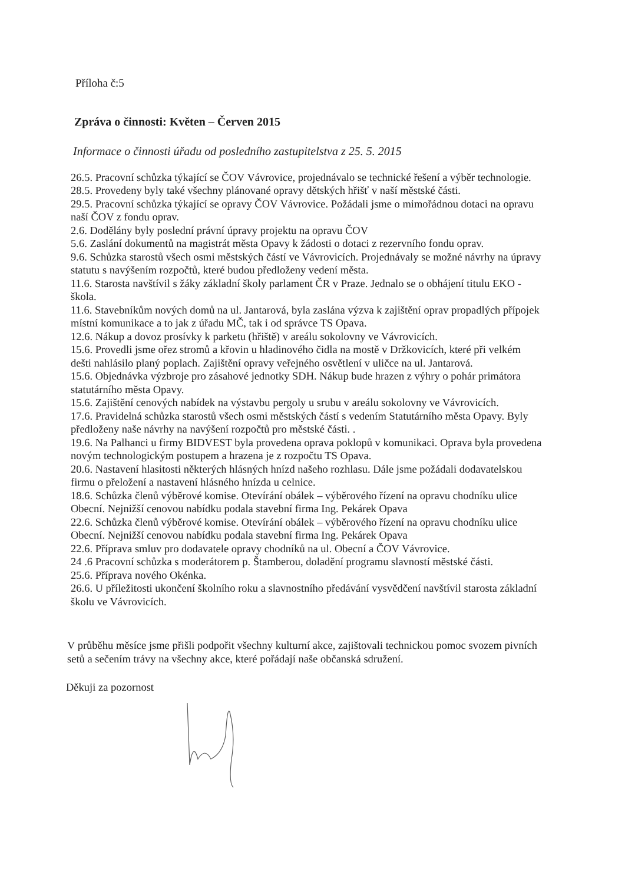Příloha č:5
Zpráva o činnosti: Květen – Červen 2015
Informace o činnosti úřadu od posledního zastupitelstva z 25. 5. 2015
26.5. Pracovní schůzka týkající se ČOV Vávrovice, projednávalo se technické řešení a výběr technologie.
28.5. Provedeny byly také všechny plánované opravy dětských hřišť v naší městské části.
29.5. Pracovní schůzka týkající se opravy ČOV Vávrovice. Požádali jsme o mimořádnou dotaci na opravu naší ČOV z fondu oprav.
2.6. Dodělány byly poslední právní úpravy projektu na opravu ČOV
5.6. Zaslání dokumentů na magistrát města Opavy k žádosti o dotaci z rezervního fondu oprav.
9.6. Schůzka starostů všech osmi městských částí ve Vávrovicích. Projednávaly se možné návrhy na úpravy statutu s navýšením rozpočtů, které budou předloženy vedení města.
11.6. Starosta navštívil s žáky základní školy parlament ČR v Praze. Jednalo se o obhájení titulu EKO - škola.
11.6. Stavebníkům nových domů na ul. Jantarová, byla zaslána výzva k zajištění oprav propadlých přípojek místní komunikace a to jak z úřadu MČ, tak i od správce TS Opava.
12.6. Nákup a dovoz prosívky k parketu (hřiště) v areálu sokolovny ve Vávrovicích.
15.6. Provedli jsme ořez stromů a křovin u hladinového čidla na mostě v Držkovicích, které při velkém dešti nahlásilo planý poplach. Zajištění opravy veřejného osvětlení v uličce na ul. Jantarová.
15.6. Objednávka výzbroje pro zásahové jednotky SDH. Nákup bude hrazen z výhry o pohár primátora statutárního města Opavy.
15.6. Zajištění cenových nabídek na výstavbu pergoly u srubu v areálu sokolovny ve Vávrovicích.
17.6. Pravidelná schůzka starostů všech osmi městských částí s vedením Statutárního města Opavy. Byly předloženy naše návrhy na navýšení rozpočtů pro městské části. .
19.6. Na Palhanci u firmy BIDVEST byla provedena oprava poklopů v komunikaci. Oprava byla provedena novým technologickým postupem a hrazena je z rozpočtu TS Opava.
20.6. Nastavení hlasitosti některých hlásných hnízd našeho rozhlasu. Dále jsme požádali dodavatelskou firmu o přeložení a nastavení hlásného hnízda u celnice.
18.6. Schůzka členů výběrové komise. Otevírání obálek – výběrového řízení na opravu chodníku ulice Obecní. Nejnižší cenovou nabídku podala stavební firma Ing. Pekárek Opava
22.6. Schůzka členů výběrové komise. Otevírání obálek – výběrového řízení na opravu chodníku ulice Obecní. Nejnižší cenovou nabídku podala stavební firma Ing. Pekárek Opava
22.6. Příprava smluv pro dodavatele opravy chodníků na ul. Obecní a ČOV Vávrovice.
24 .6 Pracovní schůzka s moderátorem p. Štamberou, doladění programu slavností městské části.
25.6. Příprava nového Okénka.
26.6. U příležitosti ukončení školního roku a slavnostního předávání vysvědčení navštívil starosta základní školu ve Vávrovicích.
V průběhu měsíce jsme přišli podpořit všechny kulturní akce, zajištovali technickou pomoc svozem pivních setů a sečením trávy na všechny akce, které pořádají naše občanská sdružení.
Děkuji za pozornost